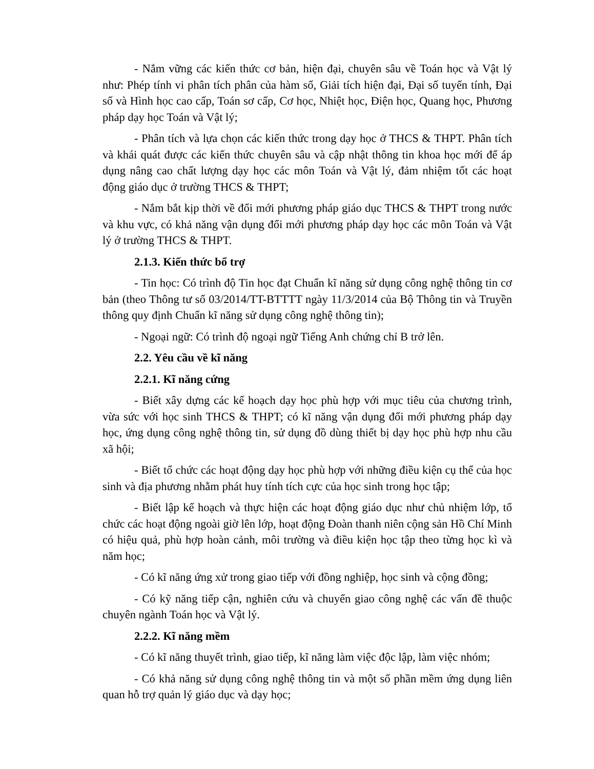- Nắm vững các kiến thức cơ bản, hiện đại, chuyên sâu về Toán học và Vật lý như: Phép tính vi phân tích phân của hàm số, Giải tích hiện đại, Đại số tuyến tính, Đại số và Hình học cao cấp, Toán sơ cấp, Cơ học, Nhiệt học, Điện học, Quang học, Phương pháp dạy học Toán và Vật lý;
- Phân tích và lựa chọn các kiến thức trong dạy học ở THCS & THPT. Phân tích và khái quát được các kiến thức chuyên sâu và cập nhật thông tin khoa học mới để áp dụng nâng cao chất lượng dạy học các môn Toán và Vật lý, đảm nhiệm tốt các hoạt động giáo dục ở trường THCS & THPT;
- Nắm bắt kịp thời về đổi mới phương pháp giáo dục THCS & THPT trong nước và khu vực, có khả năng vận dụng đổi mới phương pháp dạy học các môn Toán và Vật lý ở trường THCS & THPT.
2.1.3. Kiến thức bổ trợ
- Tin học: Có trình độ Tin học đạt Chuẩn kĩ năng sử dụng công nghệ thông tin cơ bản (theo Thông tư số 03/2014/TT-BTTTT ngày 11/3/2014 của Bộ Thông tin và Truyền thông quy định Chuẩn kĩ năng sử dụng công nghệ thông tin);
- Ngoại ngữ: Có trình độ ngoại ngữ Tiếng Anh chứng chỉ B trở lên.
2.2. Yêu cầu về kĩ năng
2.2.1. Kĩ năng cứng
- Biết xây dựng các kế hoạch dạy học phù hợp với mục tiêu của chương trình, vừa sức với học sinh THCS & THPT; có kĩ năng vận dụng đổi mới phương pháp dạy học, ứng dụng công nghệ thông tin, sử dụng đồ dùng thiết bị dạy học phù hợp nhu cầu xã hội;
- Biết tổ chức các hoạt động dạy học phù hợp với những điều kiện cụ thể của học sinh và địa phương nhằm phát huy tính tích cực của học sinh trong học tập;
- Biết lập kế hoạch và thực hiện các hoạt động giáo dục như chủ nhiệm lớp, tổ chức các hoạt động ngoài giờ lên lớp, hoạt động Đoàn thanh niên cộng sản Hồ Chí Minh có hiệu quả, phù hợp hoàn cảnh, môi trường và điều kiện học tập theo từng học kì và năm học;
- Có kĩ năng ứng xử trong giao tiếp với đồng nghiệp, học sinh và cộng đồng;
- Có kỹ năng tiếp cận, nghiên cứu và chuyển giao công nghệ các vấn đề thuộc chuyên ngành Toán học và Vật lý.
2.2.2. Kĩ năng mềm
- Có kĩ năng thuyết trình, giao tiếp, kĩ năng làm việc độc lập, làm việc nhóm;
- Có khả năng sử dụng công nghệ thông tin và một số phần mềm ứng dụng liên quan hỗ trợ quản lý giáo dục và dạy học;